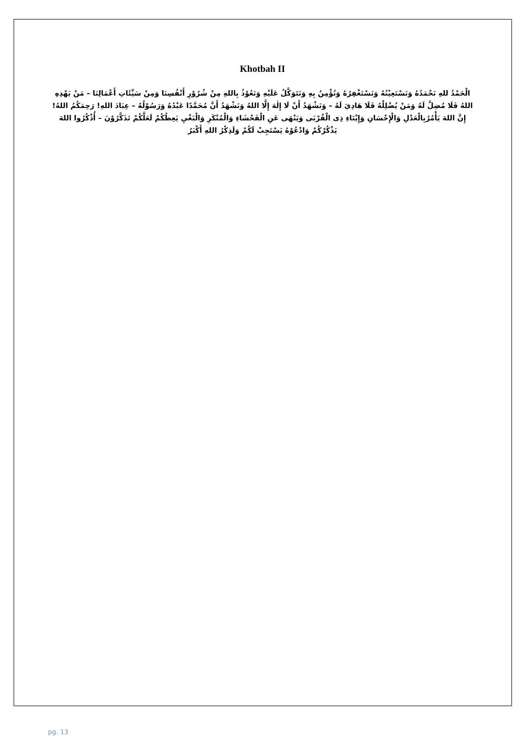Khotbah II
الْحَمْدُ للهِ نَحْمَدُهُ وَنَسْتَعِيْنُهُ وَنَسْتَغْفِرُهُ وَنُؤْمِنُ بِهِ وَنَتَوَكَّلُ عَلَيْهِ وَنَعُوْذُ بِاللهِ مِنْ شُرُوْرِ أَنْفُسِنَا وَمِنْ سَيِّئَاتِ أَعْمَالِنَا – مَنْ يَهْدِهِ اللهُ فَلَا مُضِلَّ لَهُ وَمَنْ يُضْلِلْهُ فَلَا هَادِيَ لَهُ – وَنَشْهَدُ أَنْ لَا إِلٰهَ إِلَّا اللهُ وَنَشْهَدُ أَنَّ مُحَمَّدًا عَبْدُهُ وَرَسُوْلُهُ – عِبَادَ اللهِ! رَحِمَكُمُ اللهُ! إِنَّ اللهَ يَأْمُرُبِالْعَدْلِ وَالْإِحْسَانِ وَإِيْتَاءِ ذِى الْقُرْبَى وَيَنْهَى عَنِ الْفَحْشَاءِ وَالْمُنْكَرِ وَالْبَغْيِ يَعِظُكُمْ لَعَلَّكُمْ تَذَكَّرُوْنَ – أُذْكُرُوا اللهَ يَذْكُرْكُمْ وَادْعُوْهُ يَسْتَجِبْ لَكُمْ وَلَذِكْرُ اللهِ أَكْبَرُ
pg. 13